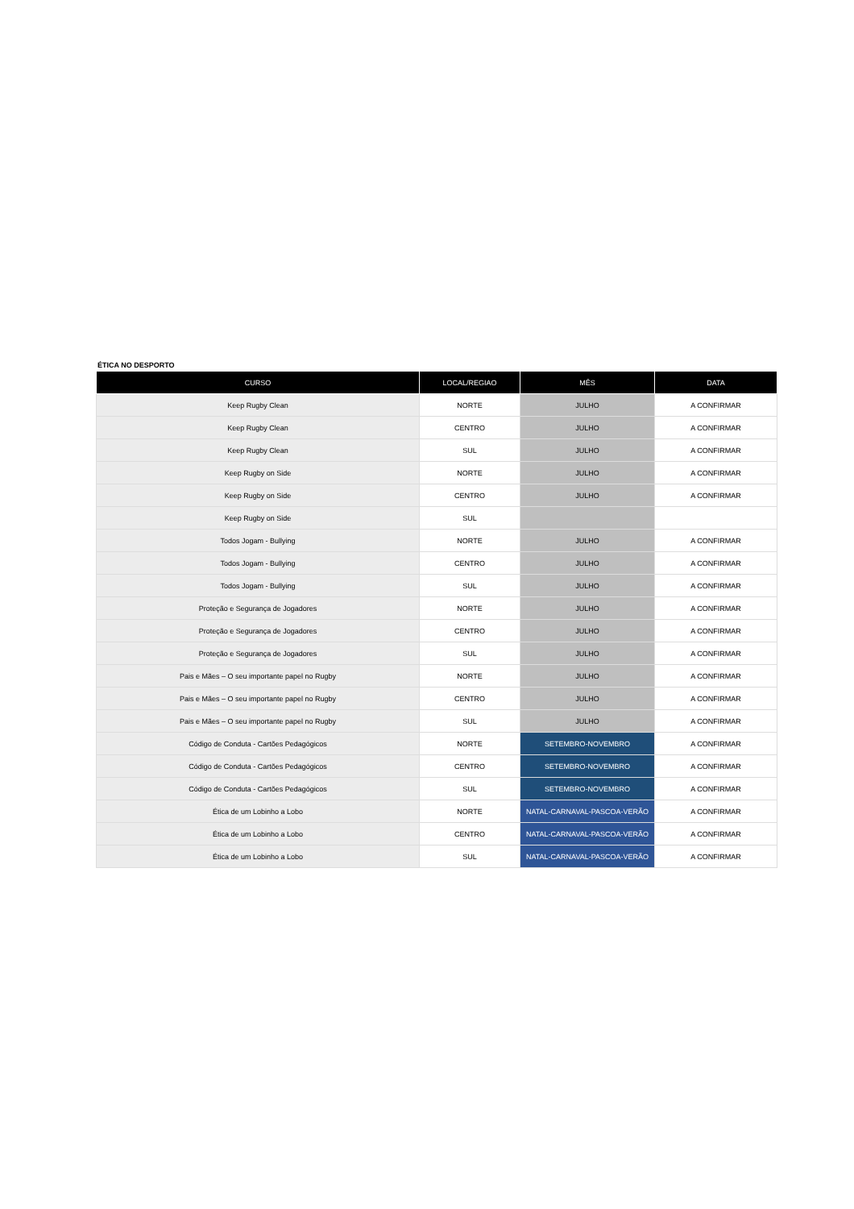ÉTICA NO DESPORTO
| CURSO | LOCAL/REGIAO | MÊS | DATA |
| --- | --- | --- | --- |
| Keep Rugby Clean | NORTE | JULHO | A CONFIRMAR |
| Keep Rugby Clean | CENTRO | JULHO | A CONFIRMAR |
| Keep Rugby Clean | SUL | JULHO | A CONFIRMAR |
| Keep Rugby on Side | NORTE | JULHO | A CONFIRMAR |
| Keep Rugby on Side | CENTRO | JULHO | A CONFIRMAR |
| Keep Rugby on Side | SUL | | |
| Todos Jogam - Bullying | NORTE | JULHO | A CONFIRMAR |
| Todos Jogam - Bullying | CENTRO | JULHO | A CONFIRMAR |
| Todos Jogam - Bullying | SUL | JULHO | A CONFIRMAR |
| Proteção e Segurança de Jogadores | NORTE | JULHO | A CONFIRMAR |
| Proteção e Segurança de Jogadores | CENTRO | JULHO | A CONFIRMAR |
| Proteção e Segurança de Jogadores | SUL | JULHO | A CONFIRMAR |
| Pais e Mães – O seu importante papel no Rugby | NORTE | JULHO | A CONFIRMAR |
| Pais e Mães – O seu importante papel no Rugby | CENTRO | JULHO | A CONFIRMAR |
| Pais e Mães – O seu importante papel no Rugby | SUL | JULHO | A CONFIRMAR |
| Código de Conduta - Cartões Pedagógicos | NORTE | SETEMBRO-NOVEMBRO | A CONFIRMAR |
| Código de Conduta - Cartões Pedagógicos | CENTRO | SETEMBRO-NOVEMBRO | A CONFIRMAR |
| Código de Conduta - Cartões Pedagógicos | SUL | SETEMBRO-NOVEMBRO | A CONFIRMAR |
| Ética de um Lobinho a Lobo | NORTE | NATAL-CARNAVAL-PASCOA-VERÃO | A CONFIRMAR |
| Ética de um Lobinho a Lobo | CENTRO | NATAL-CARNAVAL-PASCOA-VERÃO | A CONFIRMAR |
| Ética de um Lobinho a Lobo | SUL | NATAL-CARNAVAL-PASCOA-VERÃO | A CONFIRMAR |